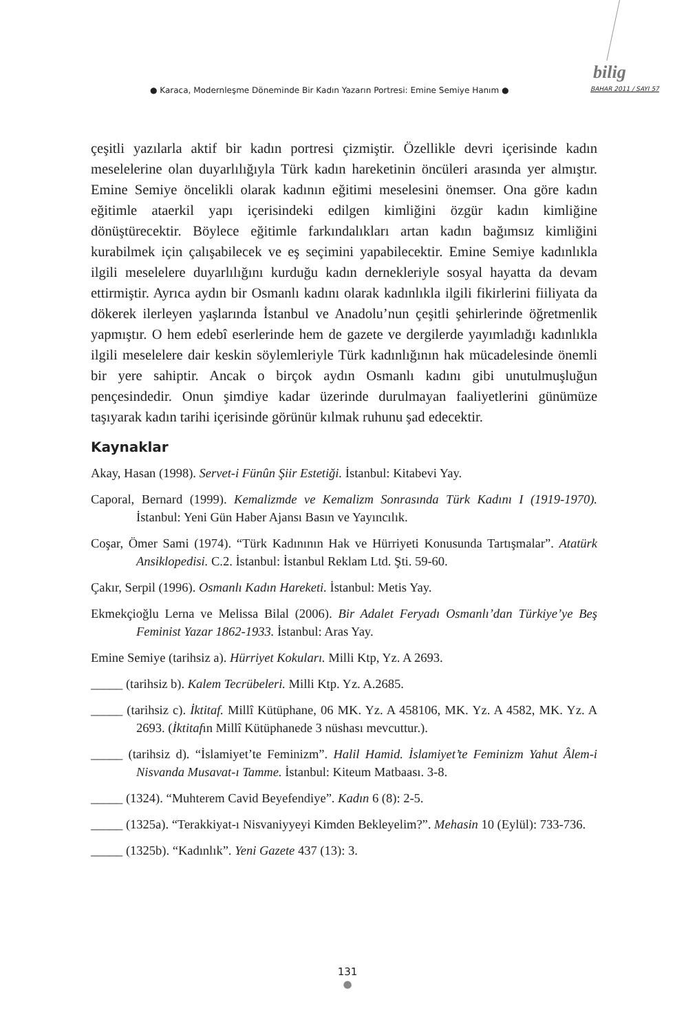bilig
● Karaca, Modernleşme Döneminde Bir Kadın Yazarın Portresi: Emine Semiye Hanım ● BAHAR 2011 / SAYI 57
çeşitli yazılarla aktif bir kadın portresi çizmiştir. Özellikle devri içerisinde kadın meselelerine olan duyarlılığıyla Türk kadın hareketinin öncüleri arasında yer almıştır. Emine Semiye öncelikli olarak kadının eğitimi meselesini önemser. Ona göre kadın eğitimle ataerkil yapı içerisindeki edilgen kimliğini özgür kadın kimliğine dönüştürecektir. Böylece eğitimle farkındalıkları artan kadın bağımsız kimliğini kurabilmek için çalışabilecek ve eş seçimini yapabilecektir. Emine Semiye kadınlıkla ilgili meselelere duyarlılığını kurduğu kadın dernekleriyle sosyal hayatta da devam ettirmiştir. Ayrıca aydın bir Osmanlı kadını olarak kadınlıkla ilgili fikirlerini fiiliyata da dökerek ilerleyen yaşlarında İstanbul ve Anadolu’nun çeşitli şehirlerinde öğretmenlik yapmıştır. O hem edebî eserlerinde hem de gazete ve dergilerde yayımladığı kadınlıkla ilgili meselelere dair keskin söylemleriyle Türk kadınlığının hak mücadelesinde önemli bir yere sahiptir. Ancak o birçok aydın Osmanlı kadını gibi unutulmuşluğun pençesindedir. Onun şimdiye kadar üzerinde durulmayan faaliyetlerini günümüze taşıyarak kadın tarihi içerisinde görünür kılmak ruhunu şad edecektir.
Kaynaklar
Akay, Hasan (1998). Servet-i Fünûn Şiir Estetiği. İstanbul: Kitabevi Yay.
Caporal, Bernard (1999). Kemalizmde ve Kemalizm Sonrasında Türk Kadını I (1919-1970). İstanbul: Yeni Gün Haber Ajansı Basın ve Yayıncılık.
Coşar, Ömer Sami (1974). “Türk Kadınının Hak ve Hürriyeti Konusunda Tartışmalar”. Atatürk Ansiklopedisi. C.2. İstanbul: İstanbul Reklam Ltd. Şti. 59-60.
Çakır, Serpil (1996). Osmanlı Kadın Hareketi. İstanbul: Metis Yay.
Ekmekçioğlu Lerna ve Melissa Bilal (2006). Bir Adalet Feryadı Osmanlı’dan Türkiye’ye Beş Feminist Yazar 1862-1933. İstanbul: Aras Yay.
Emine Semiye (tarihsiz a). Hürriyet Kokuları. Milli Ktp, Yz. A 2693.
_____ (tarihsiz b). Kalem Tecrübeleri. Milli Ktp. Yz. A.2685.
_____ (tarihsiz c). İktitaf. Millî Kütüphane, 06 MK. Yz. A 458106, MK. Yz. A 4582, MK. Yz. A 2693. (İktitafın Millî Kütüphanede 3 nüshası mevcuttur.).
_____ (tarihsiz d). “İslamiyet’te Feminizm”. Halil Hamid. İslamiyet’te Feminizm Yahut Âlem-i Nisvanda Musavat-ı Tamme. İstanbul: Kiteum Matbaası. 3-8.
_____ (1324). “Muhterem Cavid Beyefendiye”. Kadın 6 (8): 2-5.
_____ (1325a). “Terakkiyat-ı Nisvaniyyeyi Kimden Bekleyelim?”. Mehasin 10 (Eylül): 733-736.
_____ (1325b). “Kadınlık”. Yeni Gazete 437 (13): 3.
131
●